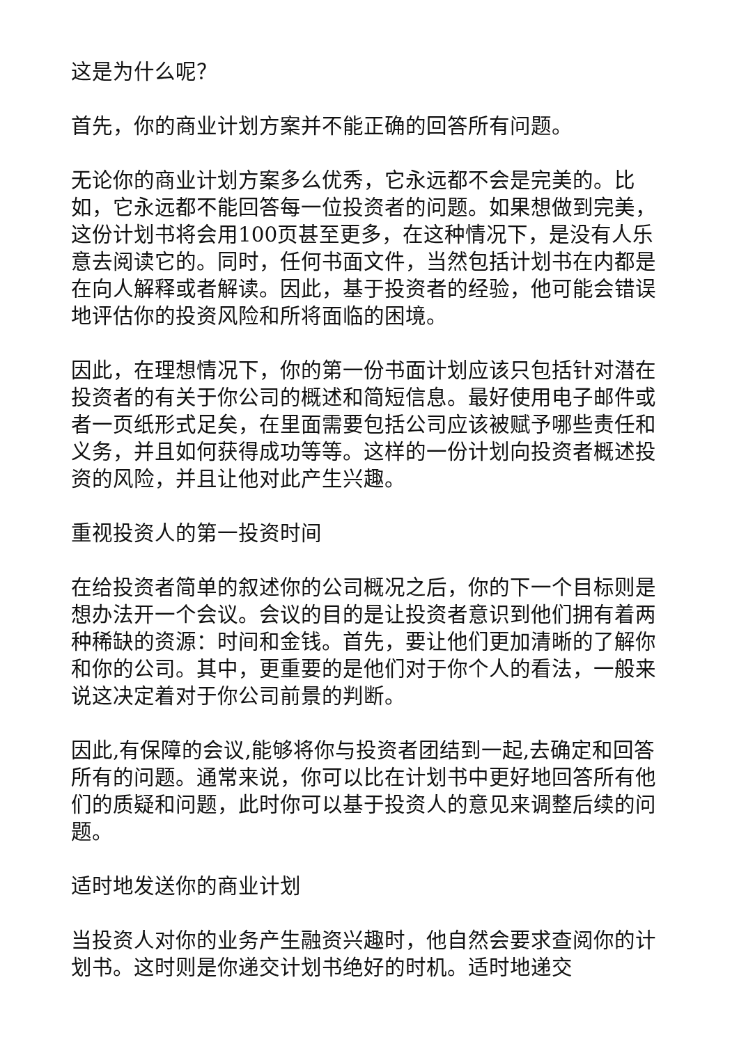这是为什么呢？
首先，你的商业计划方案并不能正确的回答所有问题。
无论你的商业计划方案多么优秀，它永远都不会是完美的。比如，它永远都不能回答每一位投资者的问题。如果想做到完美，这份计划书将会用100页甚至更多，在这种情况下，是没有人乐意去阅读它的。同时，任何书面文件，当然包括计划书在内都是在向人解释或者解读。因此，基于投资者的经验，他可能会错误地评估你的投资风险和所将面临的困境。
因此，在理想情况下，你的第一份书面计划应该只包括针对潜在投资者的有关于你公司的概述和简短信息。最好使用电子邮件或者一页纸形式足矣，在里面需要包括公司应该被赋予哪些责任和义务，并且如何获得成功等等。这样的一份计划向投资者概述投资的风险，并且让他对此产生兴趣。
重视投资人的第一投资时间
在给投资者简单的叙述你的公司概况之后，你的下一个目标则是想办法开一个会议。会议的目的是让投资者意识到他们拥有着两种稀缺的资源：时间和金钱。首先，要让他们更加清晰的了解你和你的公司。其中，更重要的是他们对于你个人的看法，一般来说这决定着对于你公司前景的判断。
因此,有保障的会议,能够将你与投资者团结到一起,去确定和回答所有的问题。通常来说，你可以比在计划书中更好地回答所有他们的质疑和问题，此时你可以基于投资人的意见来调整后续的问题。
适时地发送你的商业计划
当投资人对你的业务产生融资兴趣时，他自然会要求查阅你的计划书。这时则是你递交计划书绝好的时机。适时地递交